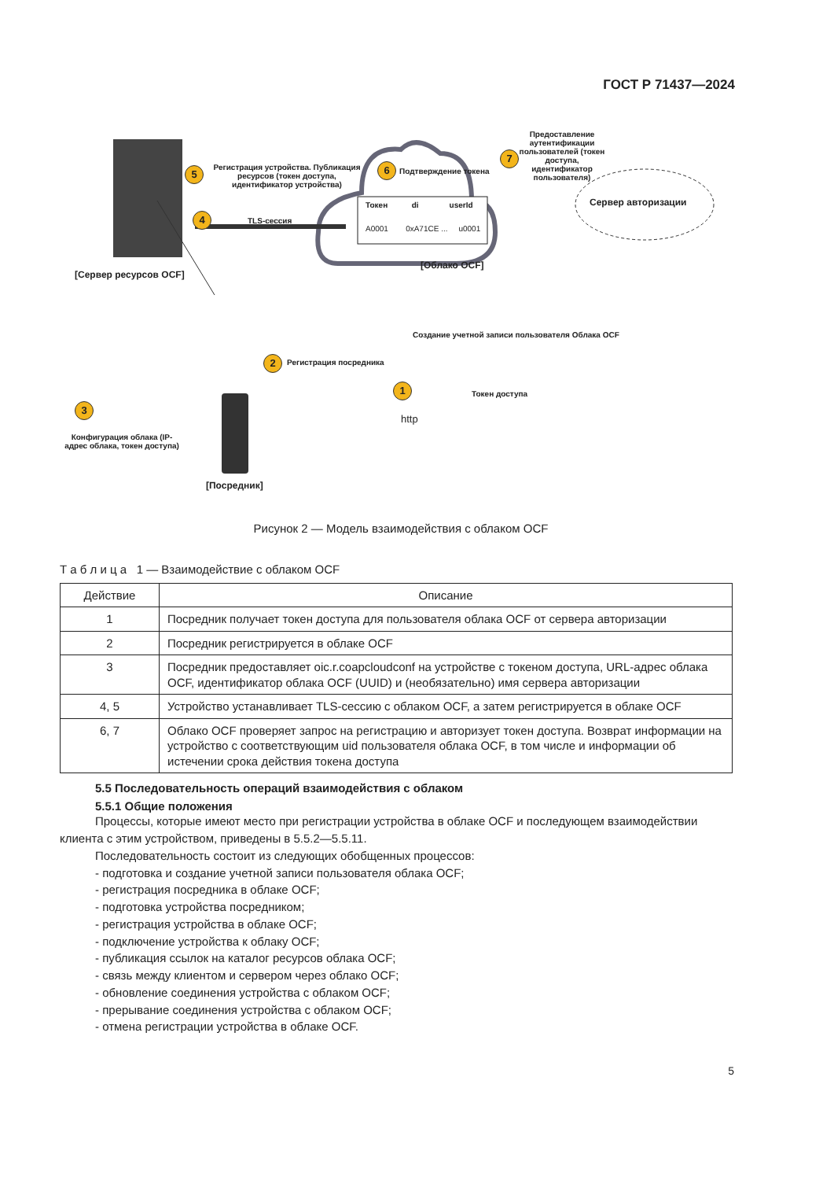ГОСТ Р 71437—2024
[Сервер ресурсов OCF]
5
Регистрация устройства. Публикация ресурсов (токен доступа, идентификатор устройства)
4 TLS-сессия
6 Подтверждение токена
Токен di userId
A0001 0xA71CE ... u0001
[Облако OCF]
7
Предоставление аутентификации пользователей (токен доступа, идентификатор пользователя)
Сервер авторизации
2 Регистрация посредника
3
Конфигурация облака (IP-адрес облака, токен доступа)
1
Создание учетной записи пользователя Облака OCF
Токен доступа
http
[Посредник]
Рисунок 2 — Модель взаимодействия с облаком OCF
Т а б л и ц а 1 — Взаимодействие с облаком OCF
| Действие | Описание |
| --- | --- |
| 1 | Посредник получает токен доступа для пользователя облака OCF от сервера авторизации |
| 2 | Посредник регистрируется в облаке OCF |
| 3 | Посредник предоставляет oic.r.coapcloudconf на устройстве с токеном доступа, URL-адрес облака OCF, идентификатор облака OCF (UUID) и (необязательно) имя сервера авторизации |
| 4, 5 | Устройство устанавливает TLS-сессию с облаком OCF, а затем регистрируется в облаке OCF |
| 6, 7 | Облако OCF проверяет запрос на регистрацию и авторизует токен доступа. Возврат информации на устройство с соответствующим uid пользователя облака OCF, в том числе и информации об истечении срока действия токена доступа |
5.5 Последовательность операций взаимодействия с облаком
5.5.1 Общие положения
Процессы, которые имеют место при регистрации устройства в облаке OCF и последующем взаимодействии клиента с этим устройством, приведены в 5.5.2—5.5.11.
Последовательность состоит из следующих обобщенных процессов:
- подготовка и создание учетной записи пользователя облака OCF;
- регистрация посредника в облаке OCF;
- подготовка устройства посредником;
- регистрация устройства в облаке OCF;
- подключение устройства к облаку OCF;
- публикация ссылок на каталог ресурсов облака OCF;
- связь между клиентом и сервером через облако OCF;
- обновление соединения устройства с облаком OCF;
- прерывание соединения устройства с облаком OCF;
- отмена регистрации устройства в облаке OCF.
5